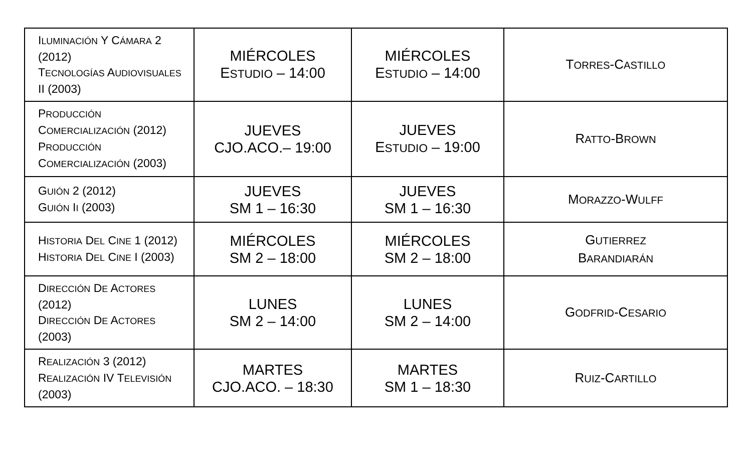| I LUMINACIÓN Y C ÁMARA 2 (2012) T ECNOLOGÍAS A UDIOVISUALES II (2003) | MIÉRCOLES E STUDIO – 14:00 | MIÉRCOLES E STUDIO – 14:00 | T ORRES -C ASTILLO |
| P RODUCCIÓN C OMERCIALIZACIÓN (2012) P RODUCCIÓN C OMERCIALIZACIÓN (2003) | JUEVES CJO.ACO.– 19:00 | JUEVES E STUDIO – 19:00 | R ATTO -B ROWN |
| G UIÓN 2 (2012) G UIÓN I I (2003) | JUEVES SM 1 – 16:30 | JUEVES SM 1 – 16:30 | M ORAZZO -W ULFF |
| H ISTORIA D EL C INE 1 (2012) H ISTORIA D EL C INE I (2003) | MIÉRCOLES SM 2 – 18:00 | MIÉRCOLES SM 2 – 18:00 | G UTIERREZ B ARANDIARÁN |
| D IRECCIÓN D E A CTORES (2012) D IRECCIÓN D E A CTORES (2003) | LUNES SM 2 – 14:00 | LUNES SM 2 – 14:00 | G ODFRID -C ESARIO |
| R EALIZACIÓN 3 (2012) R EALIZACIÓN IV T ELEVISIÓN (2003) | MARTES CJO.ACO. – 18:30 | MARTES SM 1 – 18:30 | R UIZ -C ARTILLO |